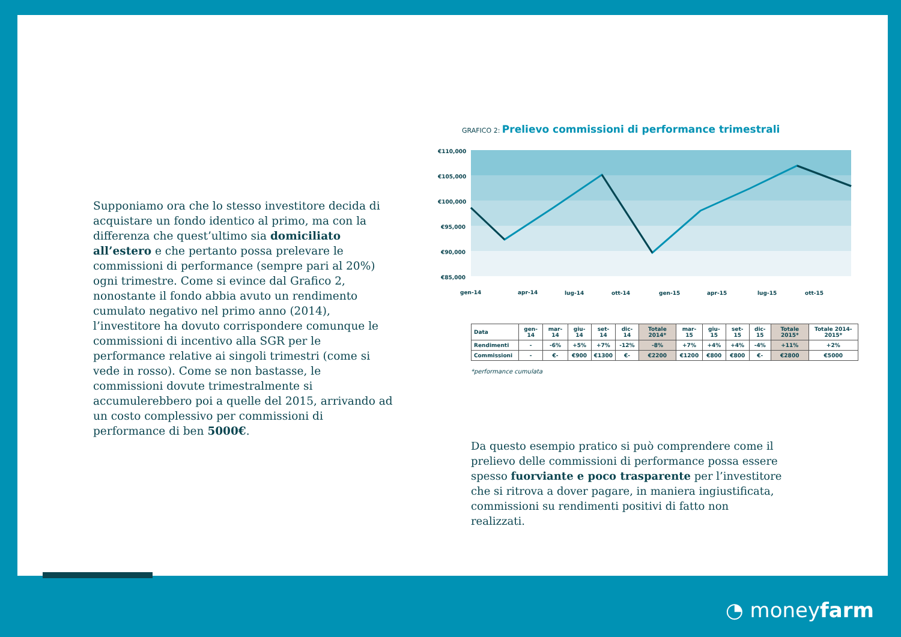Supponiamo ora che lo stesso investitore decida di acquistare un fondo identico al primo, ma con la differenza che quest’ultimo sia domiciliato all’estero e che pertanto possa prelevare le commissioni di performance (sempre pari al 20%) ogni trimestre. Come si evince dal Grafico 2, nonostante il fondo abbia avuto un rendimento cumulato negativo nel primo anno (2014), l’investitore ha dovuto corrispondere comunque le commissioni di incentivo alla SGR per le performance relative ai singoli trimestri (come si vede in rosso). Come se non bastasse, le commissioni dovute trimestralmente si accumulerebbero poi a quelle del 2015, arrivando ad un costo complessivo per commissioni di performance di ben 5000€.
GRAFICO 2: Prelievo commissioni di performance trimestrali
€110,000
€105,000
€100,000
€95,000
€90,000
€85,000
gen-14
apr-14
lug-14
ott-14
gen-15
apr-15
lug-15
ott-15
| Data | gen-14 | mar-14 | giu-14 | set-14 | dic-14 | Totale 2014* | mar-15 | giu-15 | set-15 | dic-15 | Totale 2015* | Totale 2014-2015* |
| --- | --- | --- | --- | --- | --- | --- | --- | --- | --- | --- | --- | --- |
| Rendimenti | - | -6% | +5% | +7% | -12% | -8% | +7% | +4% | +4% | -4% | +11% | +2% |
| Commissioni | - | €- | €900 | €1300 | €- | €2200 | €1200 | €800 | €800 | €- | €2800 | €5000 |
*performance cumulata
Da questo esempio pratico si può comprendere come il prelievo delle commissioni di performance possa essere spesso fuorviante e poco trasparente per l’investitore che si ritrova a dover pagare, in maniera ingiustificata, commissioni su rendimenti positivi di fatto non realizzati.
◔ moneyfarm